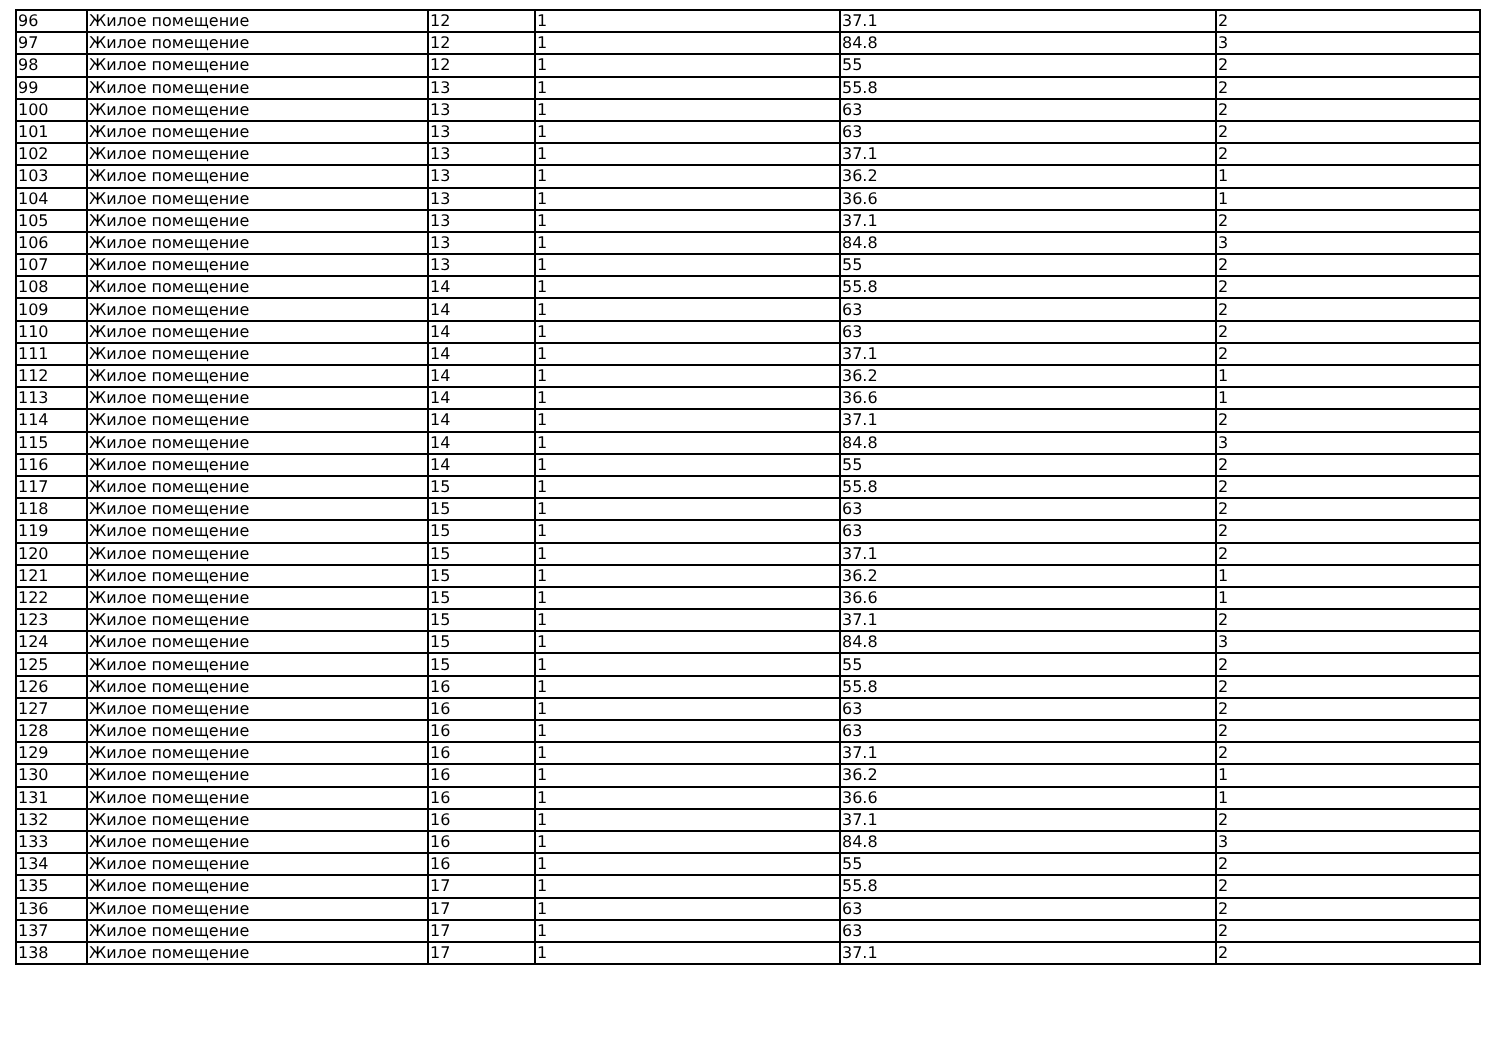| 96 | Жилое помещение | 12 | 1 | 37.1 | 2 |
| 97 | Жилое помещение | 12 | 1 | 84.8 | 3 |
| 98 | Жилое помещение | 12 | 1 | 55 | 2 |
| 99 | Жилое помещение | 13 | 1 | 55.8 | 2 |
| 100 | Жилое помещение | 13 | 1 | 63 | 2 |
| 101 | Жилое помещение | 13 | 1 | 63 | 2 |
| 102 | Жилое помещение | 13 | 1 | 37.1 | 2 |
| 103 | Жилое помещение | 13 | 1 | 36.2 | 1 |
| 104 | Жилое помещение | 13 | 1 | 36.6 | 1 |
| 105 | Жилое помещение | 13 | 1 | 37.1 | 2 |
| 106 | Жилое помещение | 13 | 1 | 84.8 | 3 |
| 107 | Жилое помещение | 13 | 1 | 55 | 2 |
| 108 | Жилое помещение | 14 | 1 | 55.8 | 2 |
| 109 | Жилое помещение | 14 | 1 | 63 | 2 |
| 110 | Жилое помещение | 14 | 1 | 63 | 2 |
| 111 | Жилое помещение | 14 | 1 | 37.1 | 2 |
| 112 | Жилое помещение | 14 | 1 | 36.2 | 1 |
| 113 | Жилое помещение | 14 | 1 | 36.6 | 1 |
| 114 | Жилое помещение | 14 | 1 | 37.1 | 2 |
| 115 | Жилое помещение | 14 | 1 | 84.8 | 3 |
| 116 | Жилое помещение | 14 | 1 | 55 | 2 |
| 117 | Жилое помещение | 15 | 1 | 55.8 | 2 |
| 118 | Жилое помещение | 15 | 1 | 63 | 2 |
| 119 | Жилое помещение | 15 | 1 | 63 | 2 |
| 120 | Жилое помещение | 15 | 1 | 37.1 | 2 |
| 121 | Жилое помещение | 15 | 1 | 36.2 | 1 |
| 122 | Жилое помещение | 15 | 1 | 36.6 | 1 |
| 123 | Жилое помещение | 15 | 1 | 37.1 | 2 |
| 124 | Жилое помещение | 15 | 1 | 84.8 | 3 |
| 125 | Жилое помещение | 15 | 1 | 55 | 2 |
| 126 | Жилое помещение | 16 | 1 | 55.8 | 2 |
| 127 | Жилое помещение | 16 | 1 | 63 | 2 |
| 128 | Жилое помещение | 16 | 1 | 63 | 2 |
| 129 | Жилое помещение | 16 | 1 | 37.1 | 2 |
| 130 | Жилое помещение | 16 | 1 | 36.2 | 1 |
| 131 | Жилое помещение | 16 | 1 | 36.6 | 1 |
| 132 | Жилое помещение | 16 | 1 | 37.1 | 2 |
| 133 | Жилое помещение | 16 | 1 | 84.8 | 3 |
| 134 | Жилое помещение | 16 | 1 | 55 | 2 |
| 135 | Жилое помещение | 17 | 1 | 55.8 | 2 |
| 136 | Жилое помещение | 17 | 1 | 63 | 2 |
| 137 | Жилое помещение | 17 | 1 | 63 | 2 |
| 138 | Жилое помещение | 17 | 1 | 37.1 | 2 |